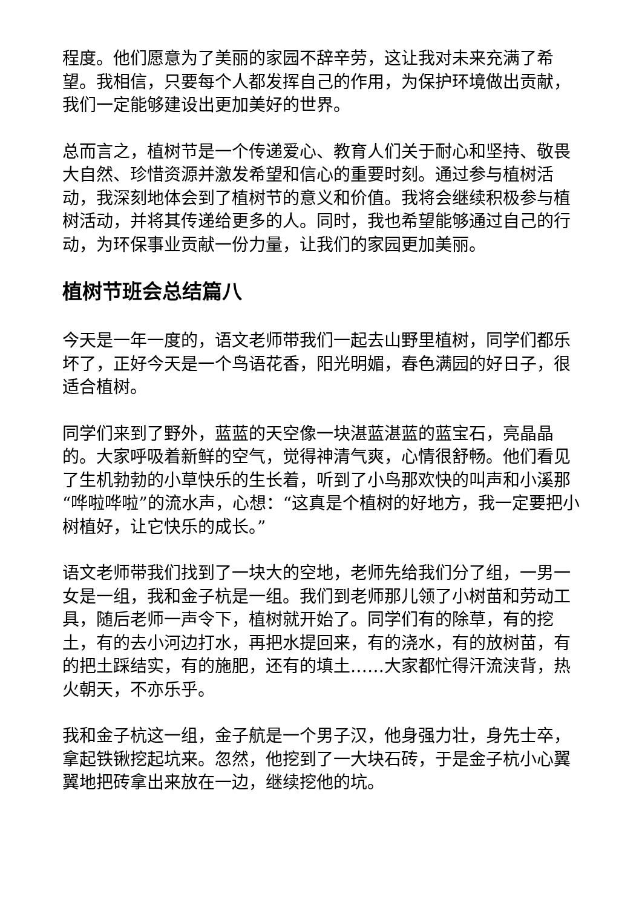程度。他们愿意为了美丽的家园不辞辛劳，这让我对未来充满了希望。我相信，只要每个人都发挥自己的作用，为保护环境做出贡献，我们一定能够建设出更加美好的世界。
总而言之，植树节是一个传递爱心、教育人们关于耐心和坚持、敬畏大自然、珍惜资源并激发希望和信心的重要时刻。通过参与植树活动，我深刻地体会到了植树节的意义和价值。我将会继续积极参与植树活动，并将其传递给更多的人。同时，我也希望能够通过自己的行动，为环保事业贡献一份力量，让我们的家园更加美丽。
植树节班会总结篇八
今天是一年一度的，语文老师带我们一起去山野里植树，同学们都乐坏了，正好今天是一个鸟语花香，阳光明媚，春色满园的好日子，很适合植树。
同学们来到了野外，蓝蓝的天空像一块湛蓝湛蓝的蓝宝石，亮晶晶的。大家呼吸着新鲜的空气，觉得神清气爽，心情很舒畅。他们看见了生机勃勃的小草快乐的生长着，听到了小鸟那欢快的叫声和小溪那“哗啦哗啦”的流水声，心想：“这真是个植树的好地方，我一定要把小树植好，让它快乐的成长。”
语文老师带我们找到了一块大的空地，老师先给我们分了组，一男一女是一组，我和金子杭是一组。我们到老师那儿领了小树苗和劳动工具，随后老师一声令下，植树就开始了。同学们有的除草，有的挖土，有的去小河边打水，再把水提回来，有的浇水，有的放树苗，有的把土踩结实，有的施肥，还有的填土……大家都忙得汗流浃背，热火朝天，不亦乐乎。
我和金子杭这一组，金子航是一个男子汉，他身强力壮，身先士卒，拿起铁锹挖起坑来。忽然，他挖到了一大块石砖，于是金子杭小心翼翼地把砖拿出来放在一边，继续挖他的坑。